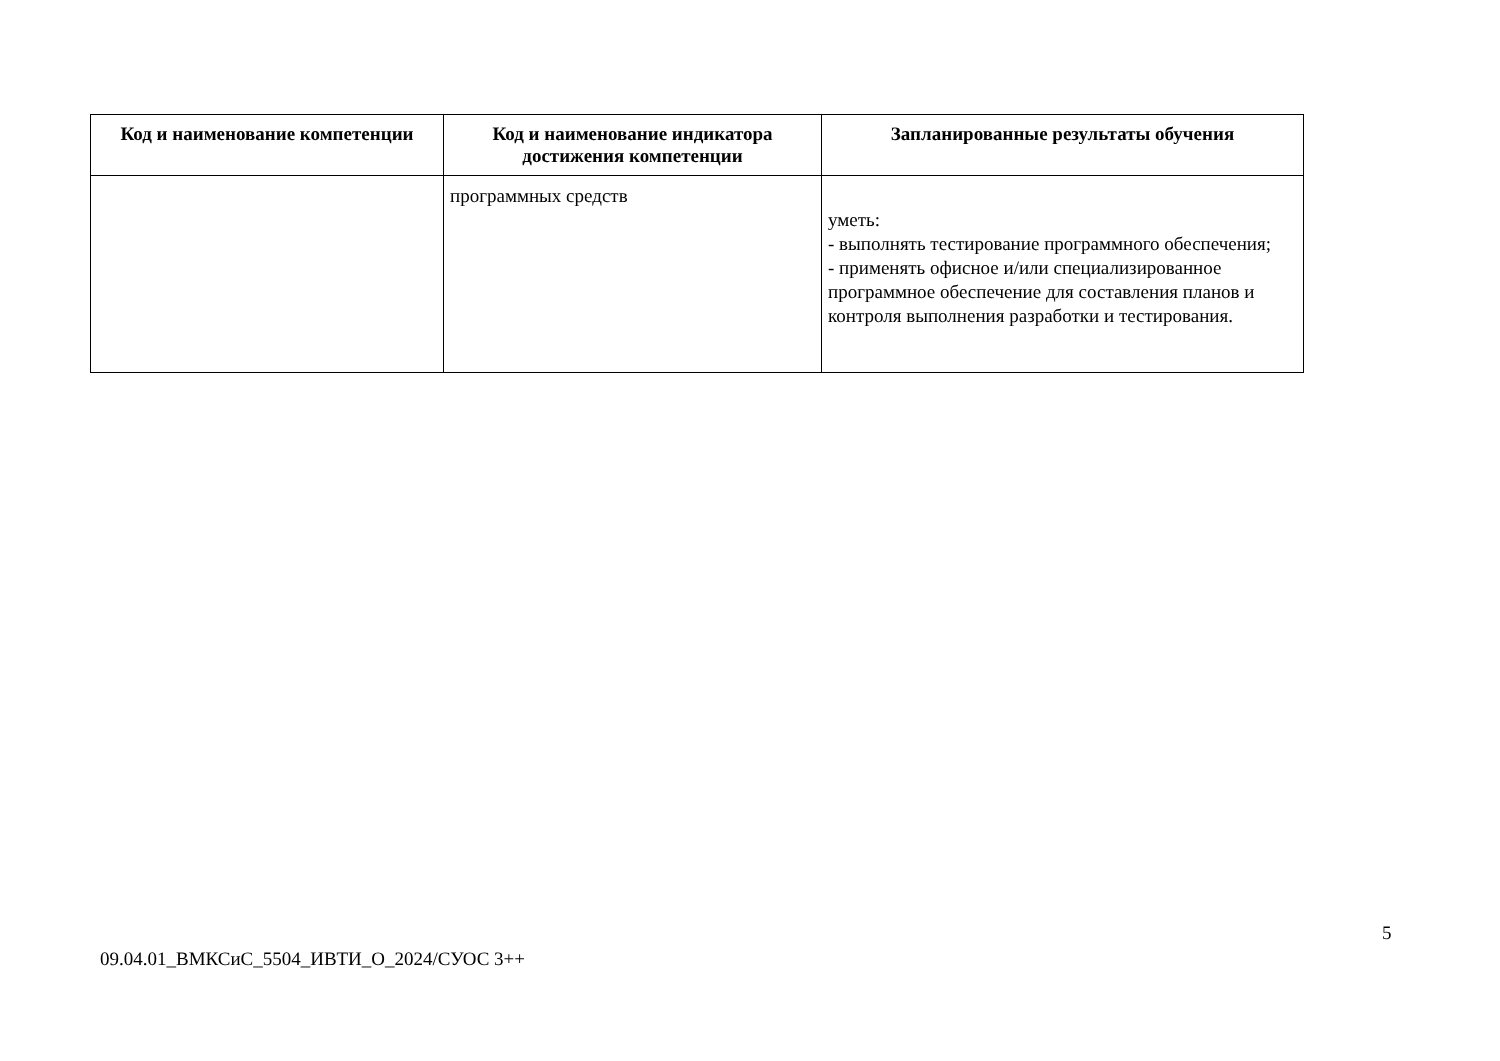| Код и наименование компетенции | Код и наименование индикатора достижения компетенции | Запланированные результаты обучения |
| --- | --- | --- |
| | программных средств | уметь: - выполнять тестирование программного обеспечения; - применять офисное и/или специализированное программное обеспечение для составления планов и контроля выполнения разработки и тестирования. |
5
09.04.01_ВМКСиС_5504_ИВТИ_О_2024/СУОС 3++